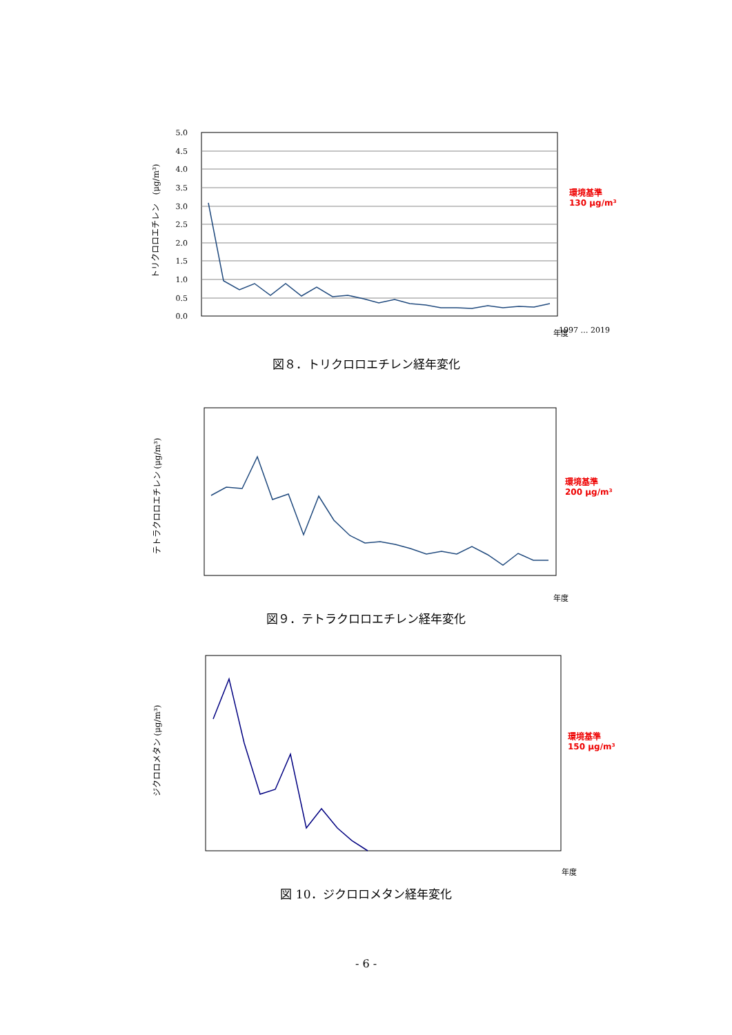トリクロロエチレン　(μg/m³)
5.0
4.5
4.0
3.5
3.0
2.5
2.0
1.5
1.0
0.5
0.0
1997 … 2019
年度
環境基準
130 μg/m³
図８．トリクロロエチレン経年変化
テトラクロロエチレン (μg/m³)
年度
環境基準
200 μg/m³
図９．テトラクロロエチレン経年変化
ジクロロメタン (μg/m³)
年度
環境基準
150 μg/m³
図 10．ジクロロメタン経年変化
- 6 -